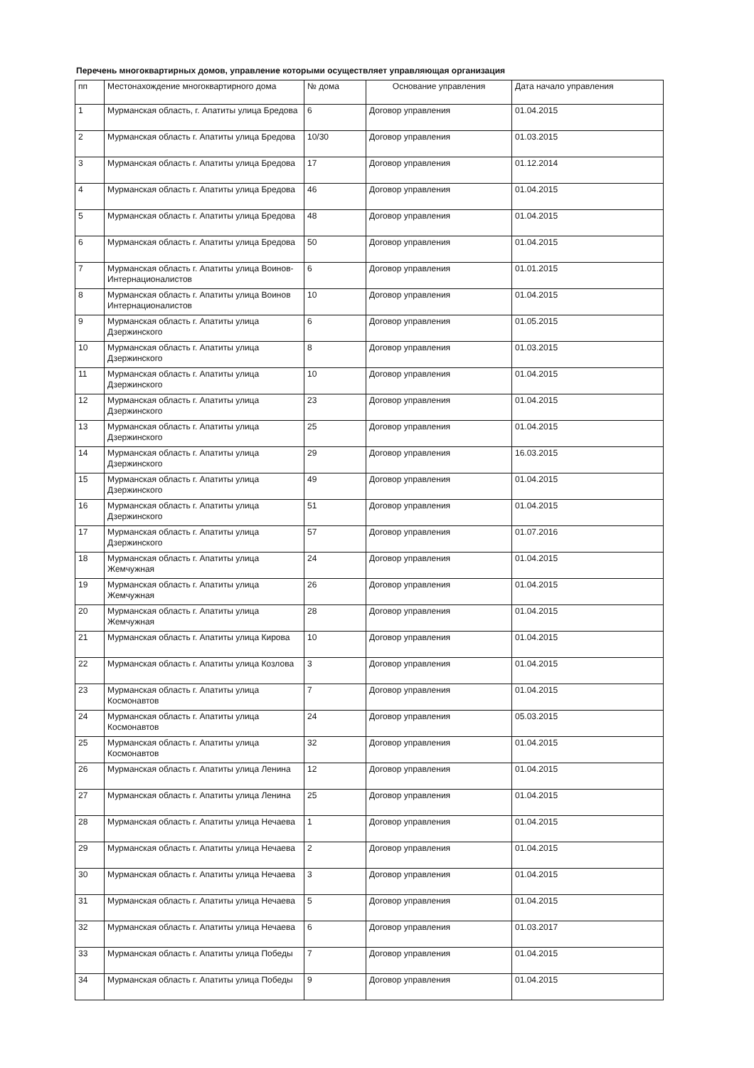Перечень многоквартирных домов, управление которыми осуществляет управляющая организация
| пп | Местонахождение многоквартирного дома | № дома | Основание управления | Дата начало управления |
| --- | --- | --- | --- | --- |
| 1 | Мурманская область, г. Апатиты улица Бредова | 6 | Договор управления | 01.04.2015 |
| 2 | Мурманская область г. Апатиты улица Бредова | 10/30 | Договор управления | 01.03.2015 |
| 3 | Мурманская область г. Апатиты улица Бредова | 17 | Договор управления | 01.12.2014 |
| 4 | Мурманская область г. Апатиты улица Бредова | 46 | Договор управления | 01.04.2015 |
| 5 | Мурманская область г. Апатиты улица Бредова | 48 | Договор управления | 01.04.2015 |
| 6 | Мурманская область г. Апатиты улица Бредова | 50 | Договор управления | 01.04.2015 |
| 7 | Мурманская область г. Апатиты улица Воинов-Интернационалистов | 6 | Договор управления | 01.01.2015 |
| 8 | Мурманская область г. Апатиты улица Воинов Интернационалистов | 10 | Договор управления | 01.04.2015 |
| 9 | Мурманская область г. Апатиты улица Дзержинского | 6 | Договор управления | 01.05.2015 |
| 10 | Мурманская область г. Апатиты улица Дзержинского | 8 | Договор управления | 01.03.2015 |
| 11 | Мурманская область г. Апатиты улица Дзержинского | 10 | Договор управления | 01.04.2015 |
| 12 | Мурманская область г. Апатиты улица Дзержинского | 23 | Договор управления | 01.04.2015 |
| 13 | Мурманская область г. Апатиты улица Дзержинского | 25 | Договор управления | 01.04.2015 |
| 14 | Мурманская область г. Апатиты улица Дзержинского | 29 | Договор управления | 16.03.2015 |
| 15 | Мурманская область г. Апатиты улица Дзержинского | 49 | Договор управления | 01.04.2015 |
| 16 | Мурманская область г. Апатиты улица Дзержинского | 51 | Договор управления | 01.04.2015 |
| 17 | Мурманская область г. Апатиты улица Дзержинского | 57 | Договор управления | 01.07.2016 |
| 18 | Мурманская область г. Апатиты улица Жемчужная | 24 | Договор управления | 01.04.2015 |
| 19 | Мурманская область г. Апатиты улица Жемчужная | 26 | Договор управления | 01.04.2015 |
| 20 | Мурманская область г. Апатиты улица Жемчужная | 28 | Договор управления | 01.04.2015 |
| 21 | Мурманская область г. Апатиты улица Кирова | 10 | Договор управления | 01.04.2015 |
| 22 | Мурманская область г. Апатиты улица Козлова | 3 | Договор управления | 01.04.2015 |
| 23 | Мурманская область г. Апатиты улица Космонавтов | 7 | Договор управления | 01.04.2015 |
| 24 | Мурманская область г. Апатиты улица Космонавтов | 24 | Договор управления | 05.03.2015 |
| 25 | Мурманская область г. Апатиты улица Космонавтов | 32 | Договор управления | 01.04.2015 |
| 26 | Мурманская область г. Апатиты улица Ленина | 12 | Договор управления | 01.04.2015 |
| 27 | Мурманская область г. Апатиты улица Ленина | 25 | Договор управления | 01.04.2015 |
| 28 | Мурманская область г. Апатиты улица Нечаева | 1 | Договор управления | 01.04.2015 |
| 29 | Мурманская область г. Апатиты улица Нечаева | 2 | Договор управления | 01.04.2015 |
| 30 | Мурманская область г. Апатиты улица Нечаева | 3 | Договор управления | 01.04.2015 |
| 31 | Мурманская область г. Апатиты улица Нечаева | 5 | Договор управления | 01.04.2015 |
| 32 | Мурманская область г. Апатиты улица Нечаева | 6 | Договор управления | 01.03.2017 |
| 33 | Мурманская область г. Апатиты улица Победы | 7 | Договор управления | 01.04.2015 |
| 34 | Мурманская область г. Апатиты улица Победы | 9 | Договор управления | 01.04.2015 |